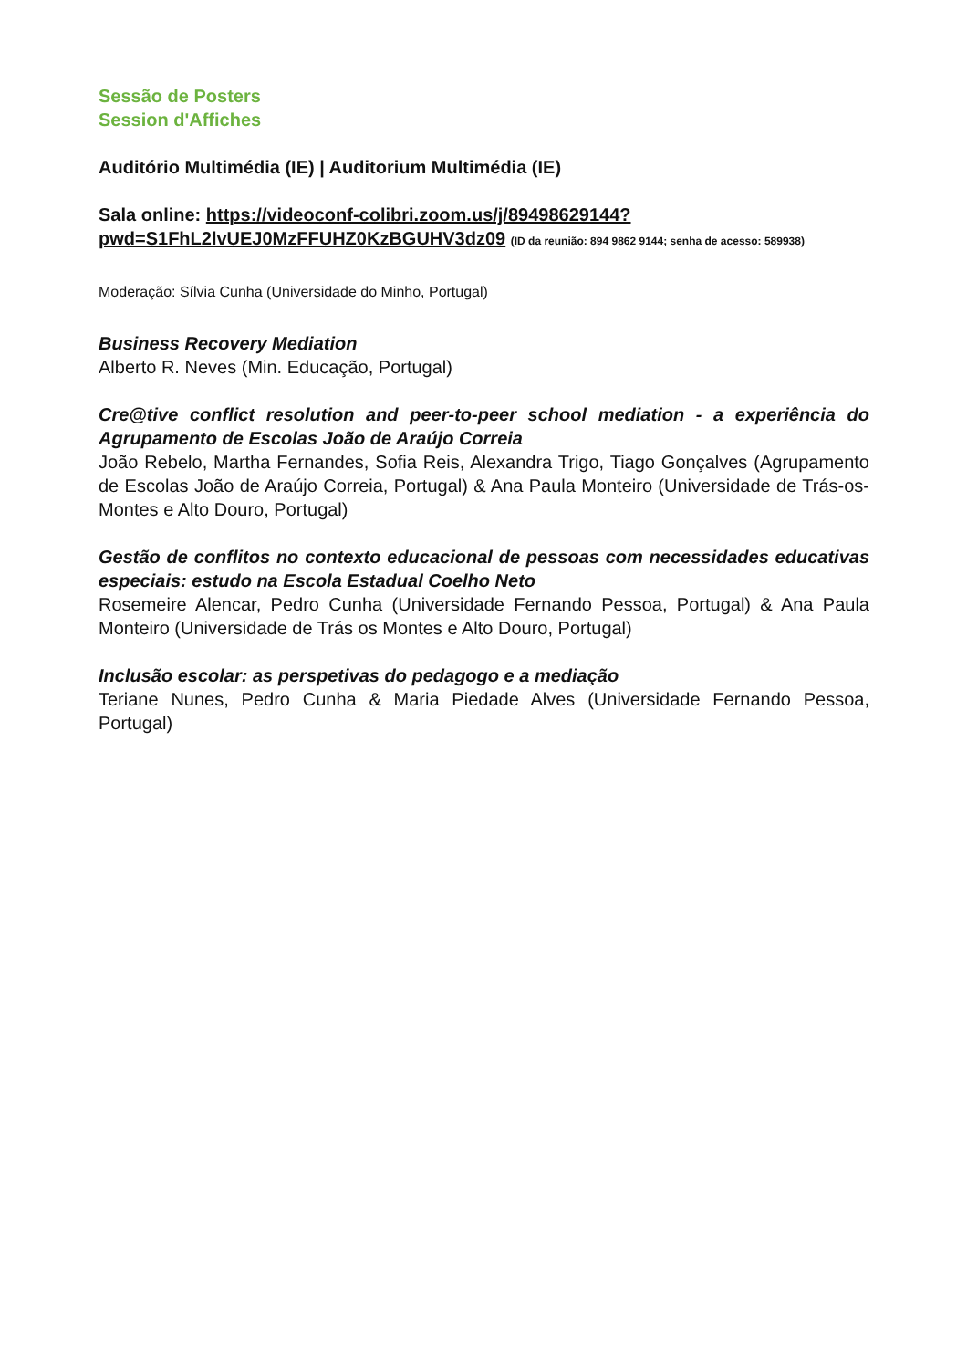Sessão de Posters
Session d'Affiches
Auditório Multimédia (IE) | Auditorium Multimédia (IE)
Sala online: https://videoconf-colibri.zoom.us/j/89498629144?
pwd=S1FhL2lvUEJ0MzFFUHZ0KzBGUHV3dz09 (ID da reunião: 894 9862 9144; senha de acesso: 589938)
Moderação: Sílvia Cunha (Universidade do Minho, Portugal)
Business Recovery Mediation
Alberto R. Neves (Min. Educação, Portugal)
Cre@tive conflict resolution and peer-to-peer school mediation - a experiência do Agrupamento de Escolas João de Araújo Correia
João Rebelo, Martha Fernandes, Sofia Reis, Alexandra Trigo, Tiago Gonçalves (Agrupamento de Escolas João de Araújo Correia, Portugal) & Ana Paula Monteiro (Universidade de Trás-os-Montes e Alto Douro, Portugal)
Gestão de conflitos no contexto educacional de pessoas com necessidades educativas especiais: estudo na Escola Estadual Coelho Neto
Rosemeire Alencar, Pedro Cunha (Universidade Fernando Pessoa, Portugal) & Ana Paula Monteiro (Universidade de Trás os Montes e Alto Douro, Portugal)
Inclusão escolar: as perspetivas do pedagogo e a mediação
Teriane Nunes, Pedro Cunha & Maria Piedade Alves (Universidade Fernando Pessoa, Portugal)